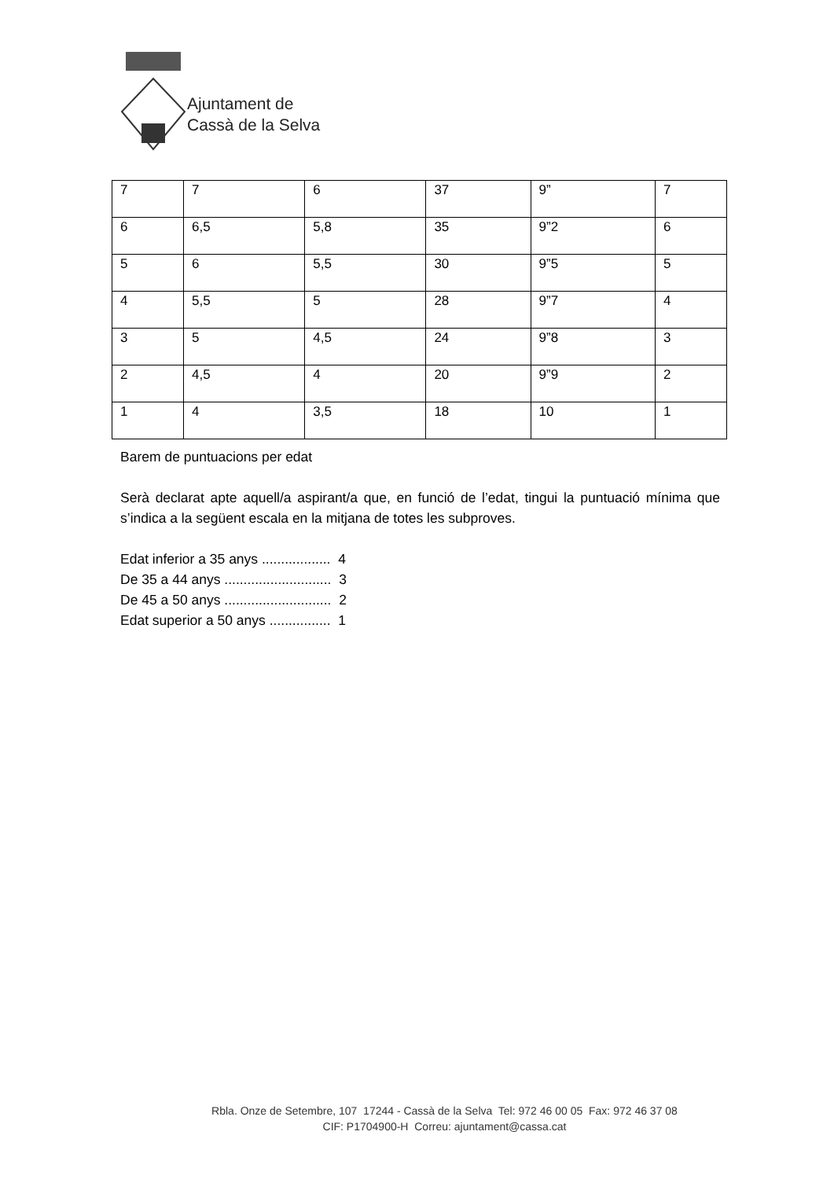Ajuntament de
Cassà de la Selva
| 7 | 7 | 6 | 37 | 9” | 7 |
| 6 | 6,5 | 5,8 | 35 | 9”2 | 6 |
| 5 | 6 | 5,5 | 30 | 9”5 | 5 |
| 4 | 5,5 | 5 | 28 | 9”7 | 4 |
| 3 | 5 | 4,5 | 24 | 9”8 | 3 |
| 2 | 4,5 | 4 | 20 | 9”9 | 2 |
| 1 | 4 | 3,5 | 18 | 10 | 1 |
Barem de puntuacions per edat
Serà declarat apte aquell/a aspirant/a que, en funció de l’edat, tingui la puntuació mínima que s’indica a la següent escala en la mitjana de totes les subproves.
Edat inferior a 35 anys .................. 4
De 35 a 44 anys ............................ 3
De 45 a 50 anys ............................ 2
Edat superior a 50 anys ................ 1
Rbla. Onze de Setembre, 107 17244 - Cassà de la Selva Tel: 972 46 00 05 Fax: 972 46 37 08
CIF: P1704900-H Correu: ajuntament@cassa.cat